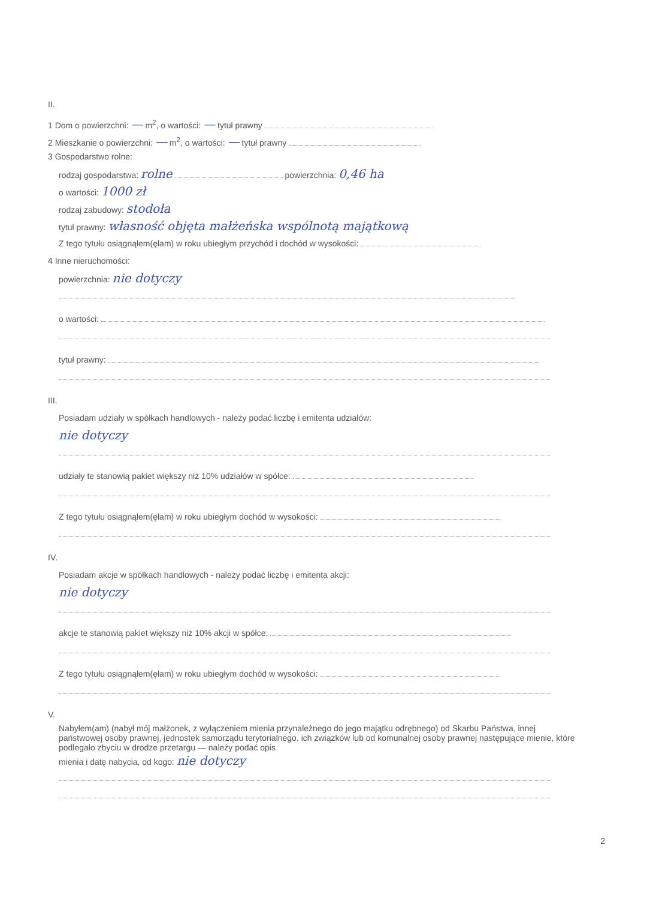II.
1 Dom o powierzchni: — m<sup>2</sup>, o wartości: — tytuł prawny
2 Mieszkanie o powierzchni: — m<sup>2</sup>, o wartości: — tytuł prawny
3 Gospodarstwo rolne:
rodzaj gospodarstwa: rolne powierzchnia: 0,46 ha
o wartości: 1000 zł
rodzaj zabudowy: stodoła
tytuł prawny: własność objęta małżeńska wspólnotą majątkową
Z tego tytułu osiągnąłem(ęłam) w roku ubiegłym przychód i dochód w wysokości:
4 Inne nieruchomości:
powierzchnia: nie dotyczy
o wartości:
tytuł prawny:
III.
Posiadam udziały w spółkach handlowych - należy podać liczbę i emitenta udziałów:
nie dotyczy
udziały te stanowią pakiet większy niż 10% udziałów w spółce:
Z tego tytułu osiągnąłem(ęłam) w roku ubiegłym dochód w wysokości:
IV.
Posiadam akcje w spółkach handlowych - należy podać liczbę i emitenta akcji:
nie dotyczy
akcje te stanowią pakiet większy niż 10% akcji w spółce:
Z tego tytułu osiągnąłem(ęłam) w roku ubiegłym dochód w wysokości:
V.
Nabyłem(am) (nabył mój małżonek, z wyłączeniem mienia przynależnego do jego majątku odrębnego) od Skarbu Państwa, innej państwowej osoby prawnej, jednostek samorządu terytorialnego, ich związków lub od komunalnej osoby prawnej następujące mienie, które podlegało zbyciu w drodze przetargu — należy podać opis
mienia i datę nabycia, od kogo: nie dotyczy
2